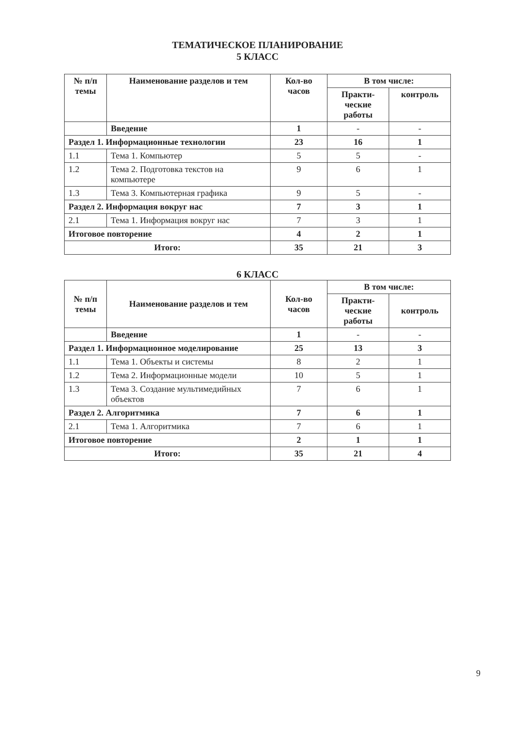ТЕМАТИЧЕСКОЕ ПЛАНИРОВАНИЕ
5 КЛАСС
| № п/п темы | Наименование разделов и тем | Кол-во часов | В том числе: | |
| --- | --- | --- | --- | --- |
| | | | Практи-ческие работы | контроль |
| | Введение | 1 | - | - |
| Раздел 1. Информационные технологии | | 23 | 16 | 1 |
| 1.1 | Тема 1. Компьютер | 5 | 5 | - |
| 1.2 | Тема 2. Подготовка текстов на компьютере | 9 | 6 | 1 |
| 1.3 | Тема 3. Компьютерная графика | 9 | 5 | - |
| Раздел 2. Информация вокруг нас | | 7 | 3 | 1 |
| 2.1 | Тема 1. Информация вокруг нас | 7 | 3 | 1 |
| Итоговое повторение | | 4 | 2 | 1 |
| Итого: | | 35 | 21 | 3 |
6 КЛАСС
| № п/п темы | Наименование разделов и тем | Кол-во часов | В том числе: | |
| --- | --- | --- | --- | --- |
| | | | Практи-ческие работы | контроль |
| | Введение | 1 | - | - |
| Раздел 1. Информационное моделирование | | 25 | 13 | 3 |
| 1.1 | Тема 1. Объекты и системы | 8 | 2 | 1 |
| 1.2 | Тема 2. Информационные модели | 10 | 5 | 1 |
| 1.3 | Тема 3. Создание мультимедийных объектов | 7 | 6 | 1 |
| Раздел 2. Алгоритмика | | 7 | 6 | 1 |
| 2.1 | Тема 1. Алгоритмика | 7 | 6 | 1 |
| Итоговое повторение | | 2 | 1 | 1 |
| Итого: | | 35 | 21 | 4 |
9